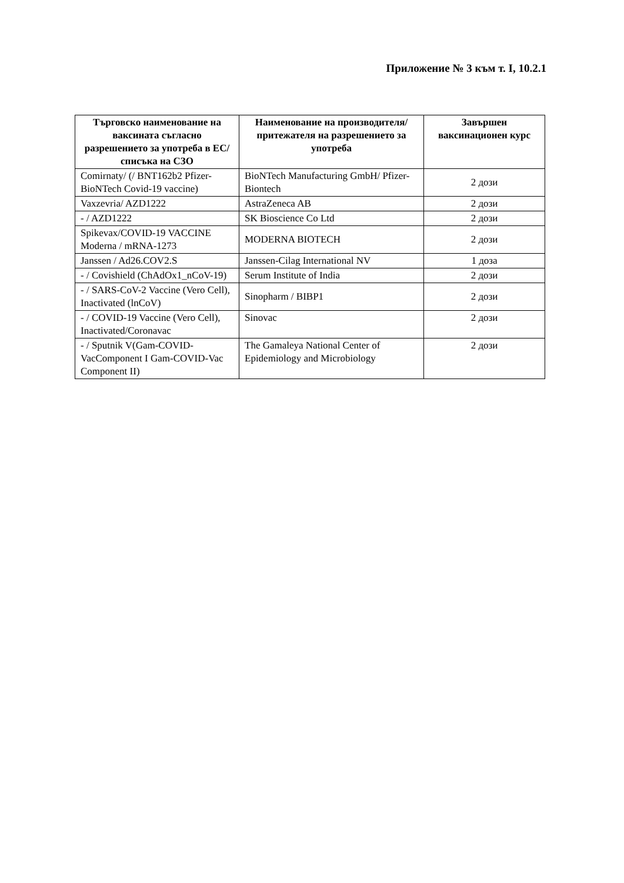Приложение № 3 към т. I, 10.2.1
| Търговско наименование на ваксината съгласно разрешението за употреба в ЕС/списъка на СЗО | Наименование на производителя/притежателя на разрешението за употреба | Завършен ваксинационен курс |
| --- | --- | --- |
| Comirnaty/ (/ BNT162b2 Pfizer-BioNTech Covid-19 vaccine) | BioNTech Manufacturing GmbH/ Pfizer-Biontech | 2 дози |
| Vaxzevria/ AZD1222 | AstraZeneca AB | 2 дози |
| - / AZD1222 | SK Bioscience Co Ltd | 2 дози |
| Spikevax/COVID-19 VACCINE Moderna / mRNA-1273 | MODERNA BIOTECH | 2 дози |
| Janssen / Ad26.COV2.S | Janssen-Cilag International NV | 1 доза |
| - / Covishield (ChAdOx1_nCoV-19) | Serum Institute of India | 2 дози |
| - / SARS-CoV-2 Vaccine (Vero Cell), Inactivated (lnCoV) | Sinopharm / BIBP1 | 2 дози |
| - / COVID-19 Vaccine (Vero Cell), Inactivated/Coronavac | Sinovac | 2 дози |
| - / Sputnik V(Gam-COVID-VacComponent I Gam-COVID-Vac Component II) | The Gamaleya National Center of Epidemiology and Microbiology | 2 дози |